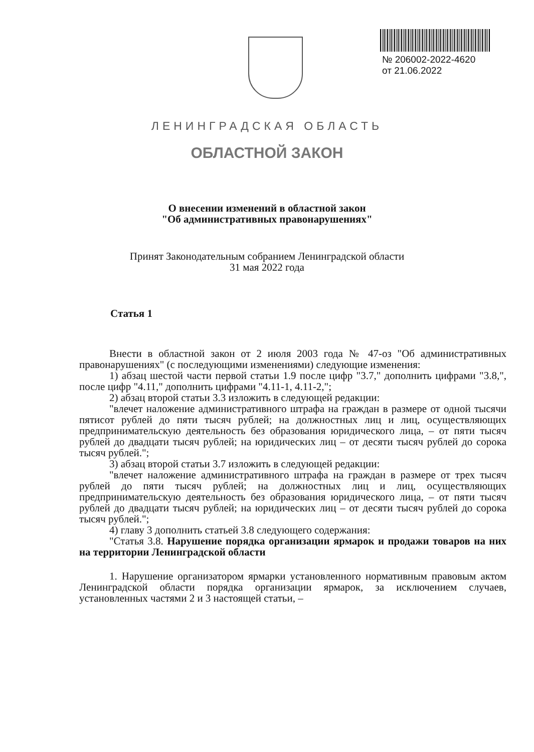№ 206002-2022-4620
от 21.06.2022
ЛЕНИНГРАДСКАЯ ОБЛАСТЬ
ОБЛАСТНОЙ ЗАКОН
О внесении изменений в областной закон
"Об административных правонарушениях"
Принят Законодательным собранием Ленинградской области
31 мая 2022 года
Статья 1
Внести в областной закон от 2 июля 2003 года № 47-оз "Об административных правонарушениях" (с последующими изменениями) следующие изменения:
1) абзац шестой части первой статьи 1.9 после цифр "3.7," дополнить цифрами "3.8,", после цифр "4.11," дополнить цифрами "4.11-1, 4.11-2,";
2) абзац второй статьи 3.3 изложить в следующей редакции:
"влечет наложение административного штрафа на граждан в размере от одной тысячи пятисот рублей до пяти тысяч рублей; на должностных лиц и лиц, осуществляющих предпринимательскую деятельность без образования юридического лица, – от пяти тысяч рублей до двадцати тысяч рублей; на юридических лиц – от десяти тысяч рублей до сорока тысяч рублей.";
3) абзац второй статьи 3.7 изложить в следующей редакции:
"влечет наложение административного штрафа на граждан в размере от трех тысяч рублей до пяти тысяч рублей; на должностных лиц и лиц, осуществляющих предпринимательскую деятельность без образования юридического лица, – от пяти тысяч рублей до двадцати тысяч рублей; на юридических лиц – от десяти тысяч рублей до сорока тысяч рублей.";
4) главу 3 дополнить статьей 3.8 следующего содержания:
"Статья 3.8. Нарушение порядка организации ярмарок и продажи товаров на них на территории Ленинградской области
1. Нарушение организатором ярмарки установленного нормативным правовым актом Ленинградской области порядка организации ярмарок, за исключением случаев, установленных частями 2 и 3 настоящей статьи, –